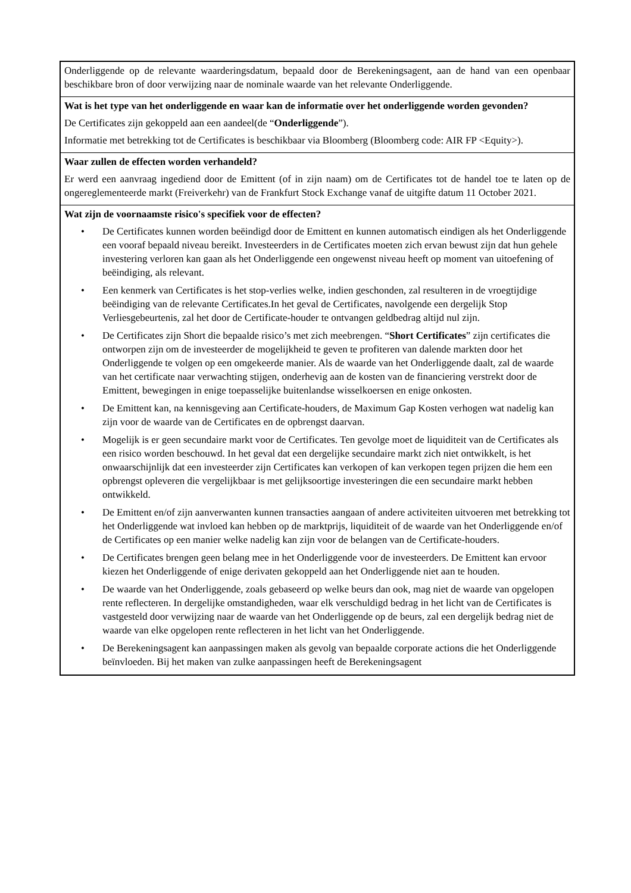Onderliggende op de relevante waarderingsdatum, bepaald door de Berekeningsagent, aan de hand van een openbaar beschikbare bron of door verwijzing naar de nominale waarde van het relevante Onderliggende.
Wat is het type van het onderliggende en waar kan de informatie over het onderliggende worden gevonden?
De Certificates zijn gekoppeld aan een aandeel(de “Onderliggende”).
Informatie met betrekking tot de Certificates is beschikbaar via Bloomberg (Bloomberg code: AIR FP <Equity>).
Waar zullen de effecten worden verhandeld?
Er werd een aanvraag ingediend door de Emittent (of in zijn naam) om de Certificates tot de handel toe te laten op de ongereglementeerde markt (Freiverkehr) van de Frankfurt Stock Exchange vanaf de uitgifte datum 11 October 2021.
Wat zijn de voornaamste risico's specifiek voor de effecten?
• De Certificates kunnen worden beëindigd door de Emittent en kunnen automatisch eindigen als het Onderliggende een vooraf bepaald niveau bereikt. Investeerders in de Certificates moeten zich ervan bewust zijn dat hun gehele investering verloren kan gaan als het Onderliggende een ongewenst niveau heeft op moment van uitoefening of beëindiging, als relevant.
• Een kenmerk van Certificates is het stop-verlies welke, indien geschonden, zal resulteren in de vroegtijdige beëindiging van de relevante Certificates.In het geval de Certificates, navolgende een dergelijk Stop Verliesgebeurtenis, zal het door de Certificate-houder te ontvangen geldbedrag altijd nul zijn.
• De Certificates zijn Short die bepaalde risico’s met zich meebrengen. “Short Certificates” zijn certificates die ontworpen zijn om de investeerder de mogelijkheid te geven te profiteren van dalende markten door het Onderliggende te volgen op een omgekeerde manier. Als de waarde van het Onderliggende daalt, zal de waarde van het certificate naar verwachting stijgen, onderhevig aan de kosten van de financiering verstrekt door de Emittent, bewegingen in enige toepasselijke buitenlandse wisselkoersen en enige onkosten.
• De Emittent kan, na kennisgeving aan Certificate-houders, de Maximum Gap Kosten verhogen wat nadelig kan zijn voor de waarde van de Certificates en de opbrengst daarvan.
• Mogelijk is er geen secundaire markt voor de Certificates. Ten gevolge moet de liquiditeit van de Certificates als een risico worden beschouwd. In het geval dat een dergelijke secundaire markt zich niet ontwikkelt, is het onwaarschijnlijk dat een investeerder zijn Certificates kan verkopen of kan verkopen tegen prijzen die hem een opbrengst opleveren die vergelijkbaar is met gelijksoortige investeringen die een secundaire markt hebben ontwikkeld.
• De Emittent en/of zijn aanverwanten kunnen transacties aangaan of andere activiteiten uitvoeren met betrekking tot het Onderliggende wat invloed kan hebben op de marktprijs, liquiditeit of de waarde van het Onderliggende en/of de Certificates op een manier welke nadelig kan zijn voor de belangen van de Certificate-houders.
• De Certificates brengen geen belang mee in het Onderliggende voor de investeerders. De Emittent kan ervoor kiezen het Onderliggende of enige derivaten gekoppeld aan het Onderliggende niet aan te houden.
• De waarde van het Onderliggende, zoals gebaseerd op welke beurs dan ook, mag niet de waarde van opgelopen rente reflecteren. In dergelijke omstandigheden, waar elk verschuldigd bedrag in het licht van de Certificates is vastgesteld door verwijzing naar de waarde van het Onderliggende op de beurs, zal een dergelijk bedrag niet de waarde van elke opgelopen rente reflecteren in het licht van het Onderliggende.
• De Berekeningsagent kan aanpassingen maken als gevolg van bepaalde corporate actions die het Onderliggende beïnvloeden. Bij het maken van zulke aanpassingen heeft de Berekeningsagent